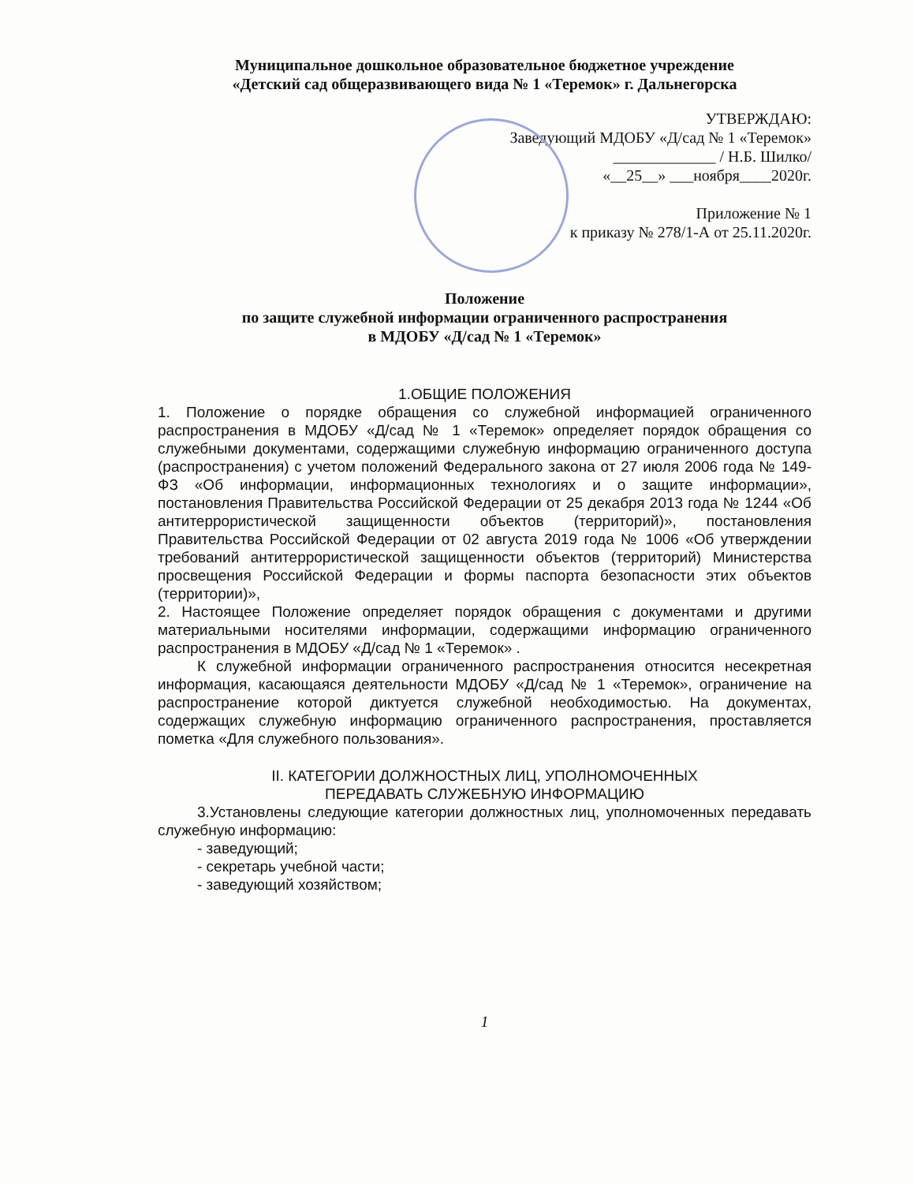Муниципальное дошкольное образовательное бюджетное учреждение
«Детский сад общеразвивающего вида № 1 «Теремок» г. Дальнегорска
УТВЕРЖДАЮ:
Заведующий МДОБУ «Д/сад № 1 «Теремок»
_____________ / Н.Б. Шилко/
«__25__» ___ноября____2020г.
Приложение № 1
к приказу № 278/1-А от 25.11.2020г.
Положение
по защите служебной информации ограниченного распространения
в МДОБУ «Д/сад № 1 «Теремок»
1.ОБЩИЕ ПОЛОЖЕНИЯ
1. Положение о порядке обращения со служебной информацией ограниченного распространения в МДОБУ «Д/сад № 1 «Теремок» определяет порядок обращения со служебными документами, содержащими служебную информацию ограниченного доступа (распространения) с учетом положений Федерального закона от 27 июля 2006 года № 149-ФЗ «Об информации, информационных технологиях и о защите информации», постановления Правительства Российской Федерации от 25 декабря 2013 года № 1244 «Об антитеррористической защищенности объектов (территорий)», постановления Правительства Российской Федерации от 02 августа 2019 года № 1006 «Об утверждении требований антитеррористической защищенности объектов (территорий) Министерства просвещения Российской Федерации и формы паспорта безопасности этих объектов (территории)»,
2. Настоящее Положение определяет порядок обращения с документами и другими материальными носителями информации, содержащими информацию ограниченного распространения в МДОБУ «Д/сад № 1 «Теремок» .
К служебной информации ограниченного распространения относится несекретная информация, касающаяся деятельности МДОБУ «Д/сад № 1 «Теремок», ограничение на распространение которой диктуется служебной необходимостью. На документах, содержащих служебную информацию ограниченного распространения, проставляется пометка «Для служебного пользования».
II. КАТЕГОРИИ ДОЛЖНОСТНЫХ ЛИЦ, УПОЛНОМОЧЕННЫХ
ПЕРЕДАВАТЬ СЛУЖЕБНУЮ ИНФОРМАЦИЮ
3.Установлены следующие категории должностных лиц, уполномоченных передавать служебную информацию:
- заведующий;
- секретарь учебной части;
- заведующий хозяйством;
1